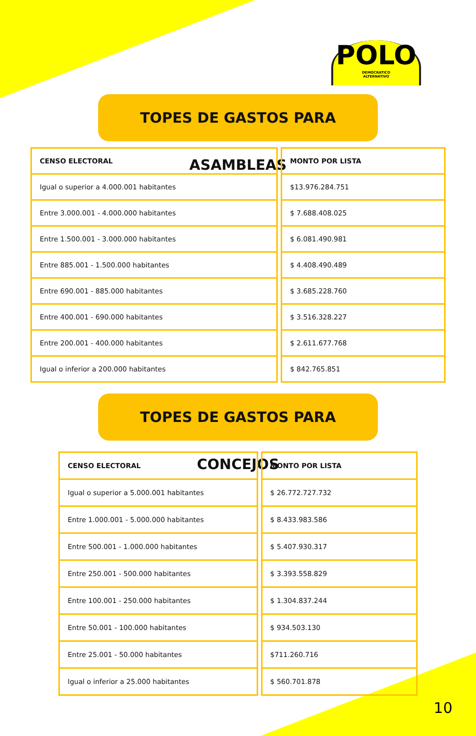POLO
DEMOCRATICO
ALTERNATIVO
TOPES DE GASTOS PARA ASAMBLEAS
| CENSO ELECTORAL | MONTO POR LISTA |
| --- | --- |
| Igual o superior a 4.000.001 habitantes | $13.976.284.751 |
| Entre 3.000.001 - 4.000.000 habitantes | $ 7.688.408.025 |
| Entre 1.500.001 - 3.000.000 habitantes | $ 6.081.490.981 |
| Entre 885.001 - 1.500.000 habitantes | $ 4.408.490.489 |
| Entre 690.001 - 885.000 habitantes | $ 3.685.228.760 |
| Entre 400.001 - 690.000 habitantes | $ 3.516.328.227 |
| Entre 200.001 - 400.000 habitantes | $ 2.611.677.768 |
| Igual o inferior a 200.000 habitantes | $ 842.765.851 |
TOPES DE GASTOS PARA CONCEJOS
| CENSO ELECTORAL | MONTO POR LISTA |
| --- | --- |
| Igual o superior a 5.000.001 habitantes | $ 26.772.727.732 |
| Entre 1.000.001 - 5.000.000 habitantes | $ 8.433.983.586 |
| Entre 500.001 - 1.000.000 habitantes | $ 5.407.930.317 |
| Entre 250.001 - 500.000 habitantes | $ 3.393.558.829 |
| Entre 100.001 - 250.000 habitantes | $ 1.304.837.244 |
| Entre 50.001 - 100.000 habitantes | $ 934.503.130 |
| Entre 25.001 - 50.000 habitantes | $711.260.716 |
| Igual o inferior a 25.000 habitantes | $ 560.701.878 |
10